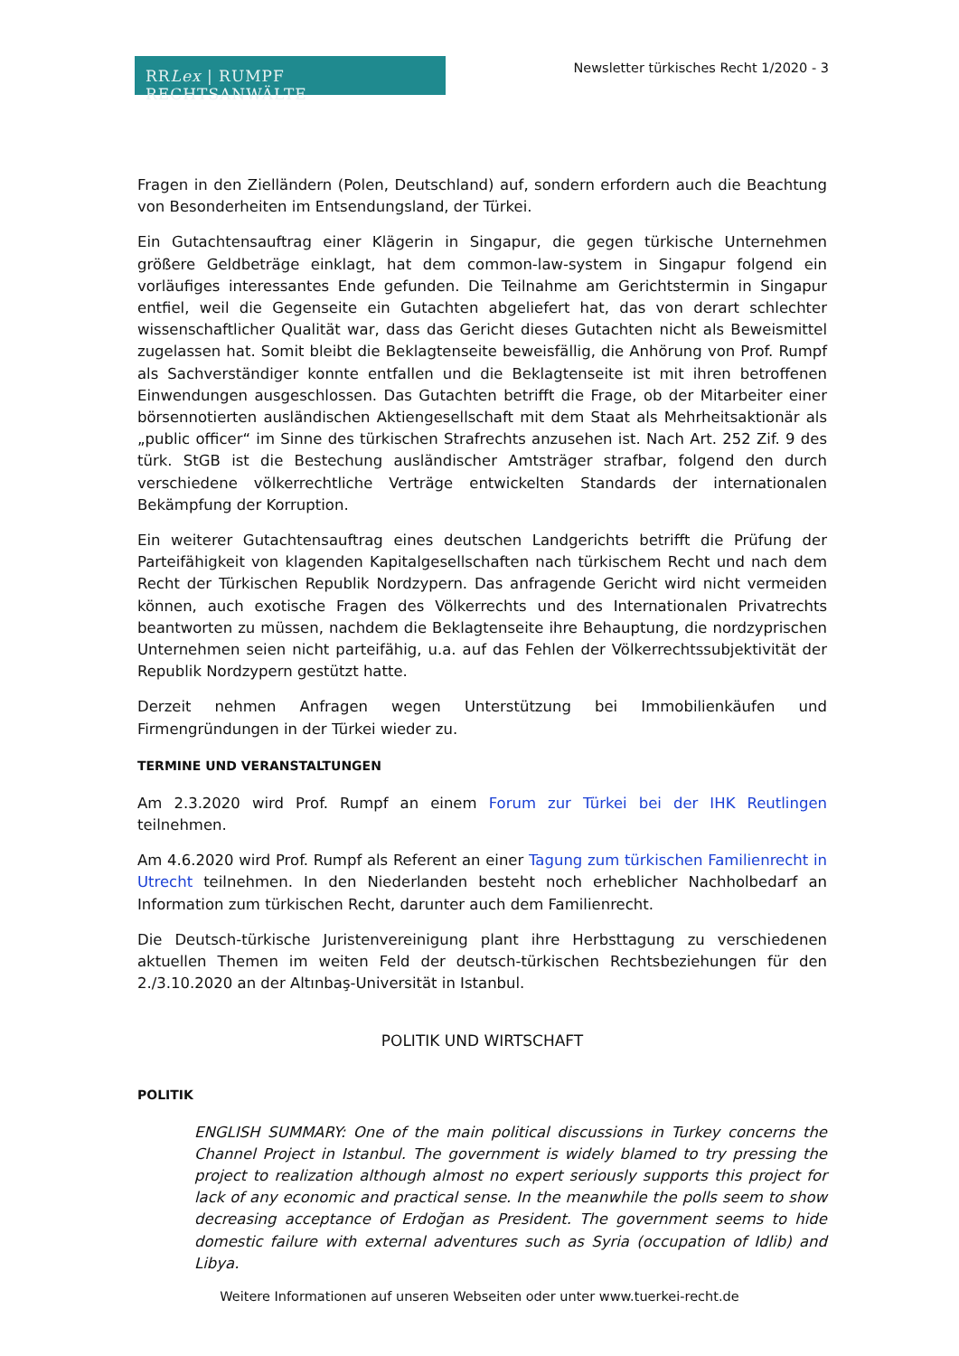RRLex | RUMPF RECHTSANWÄLTE
Newsletter türkisches Recht 1/2020 - 3
Fragen in den Zielländern (Polen, Deutschland) auf, sondern erfordern auch die Beachtung von Besonderheiten im Entsendungsland, der Türkei.
Ein Gutachtensauftrag einer Klägerin in Singapur, die gegen türkische Unternehmen größere Geldbeträge einklagt, hat dem common-law-system in Singapur folgend ein vorläufiges interessantes Ende gefunden. Die Teilnahme am Gerichtstermin in Singapur entfiel, weil die Gegenseite ein Gutachten abgeliefert hat, das von derart schlechter wissenschaftlicher Qualität war, dass das Gericht dieses Gutachten nicht als Beweismittel zugelassen hat. Somit bleibt die Beklagtenseite beweisfällig, die Anhörung von Prof. Rumpf als Sachverständiger konnte entfallen und die Beklagtenseite ist mit ihren betroffenen Einwendungen ausgeschlossen. Das Gutachten betrifft die Frage, ob der Mitarbeiter einer börsennotierten ausländischen Aktiengesellschaft mit dem Staat als Mehrheitsaktionär als „public officer“ im Sinne des türkischen Strafrechts anzusehen ist. Nach Art. 252 Zif. 9 des türk. StGB ist die Bestechung ausländischer Amtsträger strafbar, folgend den durch verschiedene völkerrechtliche Verträge entwickelten Standards der internationalen Bekämpfung der Korruption.
Ein weiterer Gutachtensauftrag eines deutschen Landgerichts betrifft die Prüfung der Parteifähigkeit von klagenden Kapitalgesellschaften nach türkischem Recht und nach dem Recht der Türkischen Republik Nordzypern. Das anfragende Gericht wird nicht vermeiden können, auch exotische Fragen des Völkerrechts und des Internationalen Privatrechts beantworten zu müssen, nachdem die Beklagtenseite ihre Behauptung, die nordzyprischen Unternehmen seien nicht parteifähig, u.a. auf das Fehlen der Völkerrechtssubjektivität der Republik Nordzypern gestützt hatte.
Derzeit nehmen Anfragen wegen Unterstützung bei Immobilienkäufen und Firmengründungen in der Türkei wieder zu.
TERMINE UND VERANSTALTUNGEN
Am 2.3.2020 wird Prof. Rumpf an einem Forum zur Türkei bei der IHK Reutlingen teilnehmen.
Am 4.6.2020 wird Prof. Rumpf als Referent an einer Tagung zum türkischen Familienrecht in Utrecht teilnehmen. In den Niederlanden besteht noch erheblicher Nachholbedarf an Information zum türkischen Recht, darunter auch dem Familienrecht.
Die Deutsch-türkische Juristenvereinigung plant ihre Herbsttagung zu verschiedenen aktuellen Themen im weiten Feld der deutsch-türkischen Rechtsbeziehungen für den 2./3.10.2020 an der Altınbaş-Universität in Istanbul.
POLITIK UND WIRTSCHAFT
POLITIK
ENGLISH SUMMARY: One of the main political discussions in Turkey concerns the Channel Project in Istanbul. The government is widely blamed to try pressing the project to realization although almost no expert seriously supports this project for lack of any economic and practical sense. In the meanwhile the polls seem to show decreasing acceptance of Erdoğan as President. The government seems to hide domestic failure with external adventures such as Syria (occupation of Idlib) and Libya.
Weitere Informationen auf unseren Webseiten oder unter www.tuerkei-recht.de